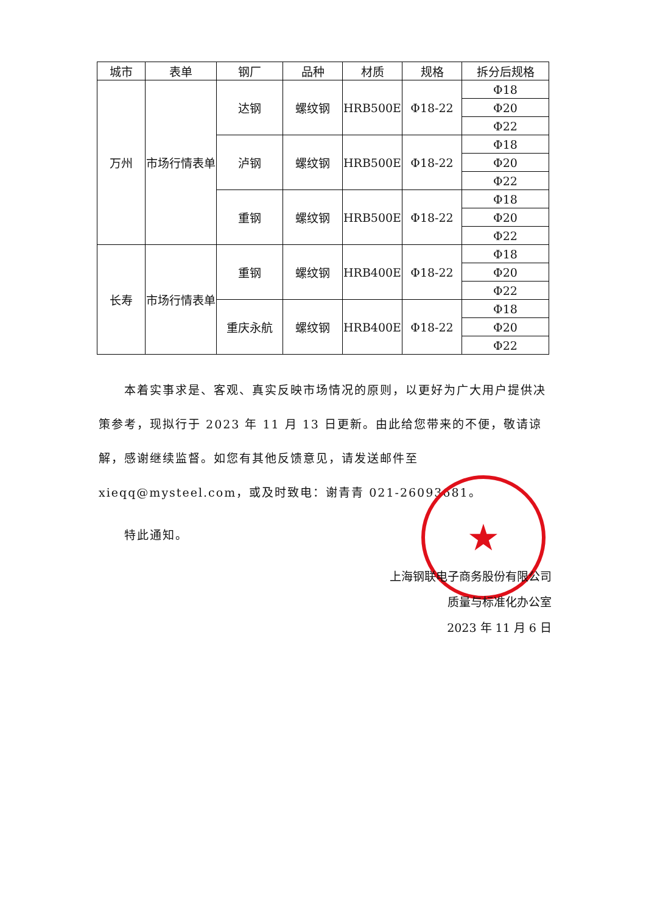| 城市 | 表单 | 钢厂 | 品种 | 材质 | 规格 | 拆分后规格 |
| --- | --- | --- | --- | --- | --- | --- |
| 万州 | 市场行情表单 | 达钢 | 螺纹钢 | HRB500E | Φ18-22 | Φ18 |
| | | | | | | Φ20 |
| | | | | | | Φ22 |
| | | 泸钢 | 螺纹钢 | HRB500E | Φ18-22 | Φ18 |
| | | | | | | Φ20 |
| | | | | | | Φ22 |
| | | 重钢 | 螺纹钢 | HRB500E | Φ18-22 | Φ18 |
| | | | | | | Φ20 |
| | | | | | | Φ22 |
| 长寿 | 市场行情表单 | 重钢 | 螺纹钢 | HRB400E | Φ18-22 | Φ18 |
| | | | | | | Φ20 |
| | | | | | | Φ22 |
| | | 重庆永航 | 螺纹钢 | HRB400E | Φ18-22 | Φ18 |
| | | | | | | Φ20 |
| | | | | | | Φ22 |
本着实事求是、客观、真实反映市场情况的原则，以更好为广大用户提供决策参考，现拟行于 2023 年 11 月 13 日更新。由此给您带来的不便，敬请谅解，感谢继续监督。如您有其他反馈意见，请发送邮件至 xieqq@mysteel.com，或及时致电：谢青青 021-26093681。
特此通知。
★
上海钢联电子商务股份有限公司
质量与标准化办公室
2023 年 11 月 6 日